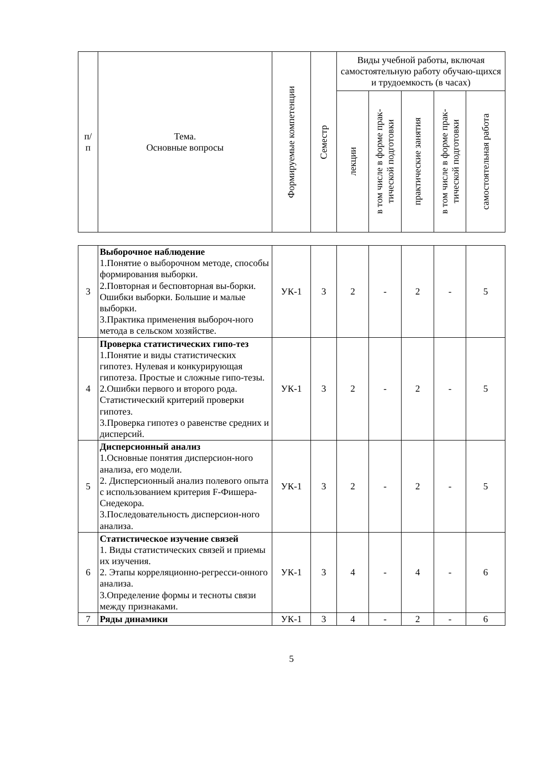| п/ п | Тема. Основные вопросы | Формируемые компетенции | Семестр | Виды учебной работы, включая самостоятельную работу обучаю-щихся и трудоемкость (в часах) | | | | |
| --- | --- | --- | --- | --- | --- | --- | --- | --- |
| | | | | лекции | в том числе в форме прак- тической подготовки | практические занятия | в том числе в форме прак- тической подготовки | самостоятельная работа |
| 3 | Выборочное наблюдение 1.Понятие о выборочном методе, способы формирования выборки. 2.Повторная и бесповторная вы-борки. Ошибки выборки. Большие и малые выборки. 3.Практика применения выбороч-ного метода в сельском хозяйстве. | УК-1 | 3 | 2 | - | 2 | - | 5 |
| 4 | Проверка статистических гипо-тез 1.Понятие и виды статистических гипотез. Нулевая и конкурирующая гипотеза. Простые и сложные гипо-тезы. 2.Ошибки первого и второго рода. Статистический критерий проверки гипотез. 3.Проверка гипотез о равенстве средних и дисперсий. | УК-1 | 3 | 2 | - | 2 | - | 5 |
| 5 | Дисперсионный анализ 1.Основные понятия дисперсион-ного анализа, его модели. 2. Дисперсионный анализ полевого опыта с использованием критерия F-Фишера-Снедекора. 3.Последовательность дисперсион-ного анализа. | УК-1 | 3 | 2 | - | 2 | - | 5 |
| 6 | Статистическое изучение связей 1. Виды статистических связей и приемы их изучения. 2. Этапы корреляционно-регресси-онного анализа. 3.Определение формы и тесноты связи между признаками. | УК-1 | 3 | 4 | - | 4 | - | 6 |
| 7 | Ряды динамики | УК-1 | 3 | 4 | - | 2 | - | 6 |
5